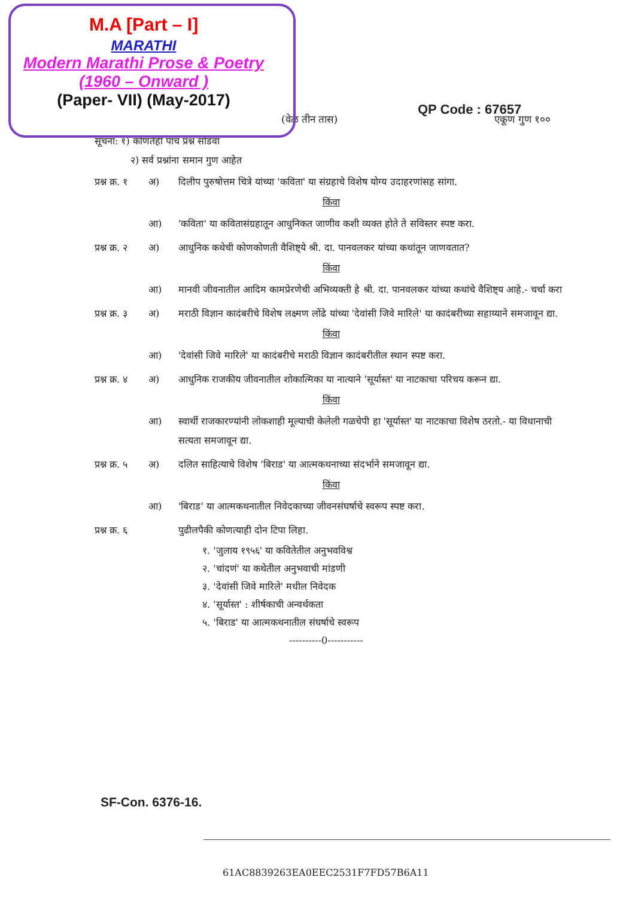M.A [Part – I]
MARATHI
Modern Marathi Prose & Poetry
(1960 – Onward )
(Paper- VII) (May-2017)
QP Code : 67657
(वेळ तीन तास) एकूण गुण १००
सूचना: १) कोणतेही पाच प्रश्न सोडवा
२) सर्व प्रश्नांना समान गुण आहेत
प्रश्न क्र. १ अ) दिलीप पुरुषोत्तम चित्रे यांच्या 'कविता' या संग्रहाचे विशेष योग्य उदाहरणांसह सांगा.
किंवा
आ) 'कविता' या कवितासंग्रहातून आधुनिकत जाणीव कशी व्यक्त होते ते सविस्तर स्पष्ट करा.
प्रश्न क्र. २ अ) आधुनिक कथेची कोणकोणती वैशिष्ट्ये श्री. दा. पानवलकर यांच्या कथांतून जाणवतात?
किंवा
आ) मानवी जीवनातील आदिम कामप्रेरणेची अभिव्यक्ती हे श्री. दा. पानवलकर यांच्या कथांचे वैशिष्ट्य आहे.- चर्चा करा
प्रश्न क्र. ३ अ) मराठी विज्ञान कादंबरीचे विशेष लक्ष्मण लोंढे यांच्या 'देवांसी जिवे मारिले' या कादंबरीच्या सहाय्याने समजावून द्या.
किंवा
आ) 'देवांसी जिवे मारिले' या कादंबरीचे मराठी विज्ञान कादंबरीतील स्थान स्पष्ट करा.
प्रश्न क्र. ४ अ) आधुनिक राजकीय जीवनातील शोकात्मिका या नात्याने 'सूर्यास्त' या नाटकाचा परिचय करून द्या.
किंवा
आ) स्वार्थी राजकारण्यांनी लोकशाही मूल्याची केलेली गळचेपी हा 'सूर्यास्त' या नाटकाचा विशेष ठरतो.- या विधानाची सत्यता समजावून द्या.
प्रश्न क्र. ५ अ) दलित साहित्याचे विशेष 'बिराड' या आत्मकथनाच्या संदर्भाने समजावून द्या.
किंवा
आ) 'बिराड' या आत्मकथनातील निवेदकाच्या जीवनसंघर्षाचे स्वरूप स्पष्ट करा.
प्रश्न क्र. ६ पुढीलपैकी कोणत्याही दोन टिपा लिहा.
१. 'जुलाय १९५६' या कवितेतील अनुभवविश्व
२. 'चांदणं' या कथेतील अनुभवाची मांडणी
३. 'देवांसी जिवे मारिले' मधील निवेदक
४. 'सूर्यास्त' : शीर्षकाची अन्वर्थकता
५. 'बिराड' या आत्मकथनातील संघर्षाचे स्वरूप
----------0-----------
SF-Con. 6376-16.
61AC8839263EA0EEC2531F7FD57B6A11